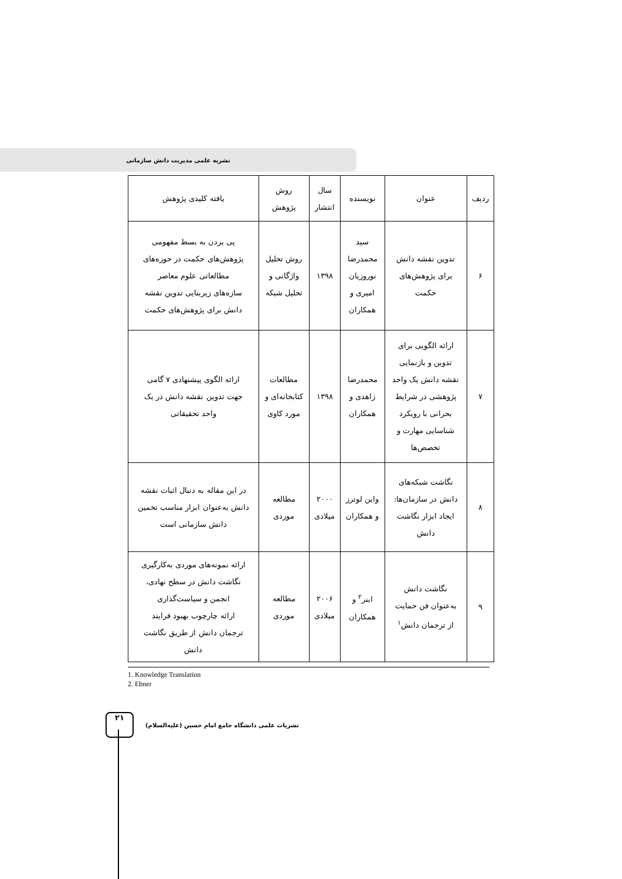نشریه علمی مدیریت دانش سازمانی
| ردیف | عنوان | نویسنده | سال انتشار | روش پژوهش | یافته کلیدی پژوهش |
| --- | --- | --- | --- | --- | --- |
| ۶ | تدوین نقشه دانش برای پژوهش‌های حکمت | سید محمدرضا نوروزیان امیری و همکاران | ۱۳۹۸ | روش تحلیل واژگانی و تحلیل شبکه | پی بردن به بسط مفهومی پژوهش‌های حکمت در حوزه‌های مطالعاتی علوم معاصر سازه‌های زیربنایی تدوین نقشه دانش برای پژوهش‌های حکمت |
| ۷ | ارائه الگویی برای تدوین و بازنمایی نقشه دانش یک واحد پژوهشی در شرایط بحرانی با رویکرد شناسایی مهارت و تخصص‌ها | محمدرضا زاهدی و همکاران | ۱۳۹۸ | مطالعات کتابخانه‌ای و مورد کاوی | ارائه الگوی پیشنهادی ۷ گامی جهت تدوین نقشه دانش در یک واحد تحقیقاتی |
| ۸ | نگاشت شبکه‌های دانش در سازمان‌ها: ایجاد ابزار نگاشت دانش | واین لوترز و همکاران | ۲۰۰۰ میلادی | مطالعه موردی | در این مقاله به دنبال اثبات نقشه دانش به‌عنوان ابزار مناسب تخمین دانش سازمانی است |
| ۹ | نگاشت دانش به‌عنوان فن حمایت از ترجمان دانش<sup>۱</sup> | ابنر<sup>۲</sup> و همکاران | ۲۰۰۶ میلادی | مطالعه موردی | ارائه نمونه‌های موردی به‌کارگیری نگاشت دانش در سطح نهادی، انجمن و سیاست‌گذاری ارائه چارچوب بهبود فرایند ترجمان دانش از طریق نگاشت دانش |
1. Knowledge Translation
2. Ebner
۲۱
نشریات علمی دانشگاه جامع امام حسین (علیه‌السلام)